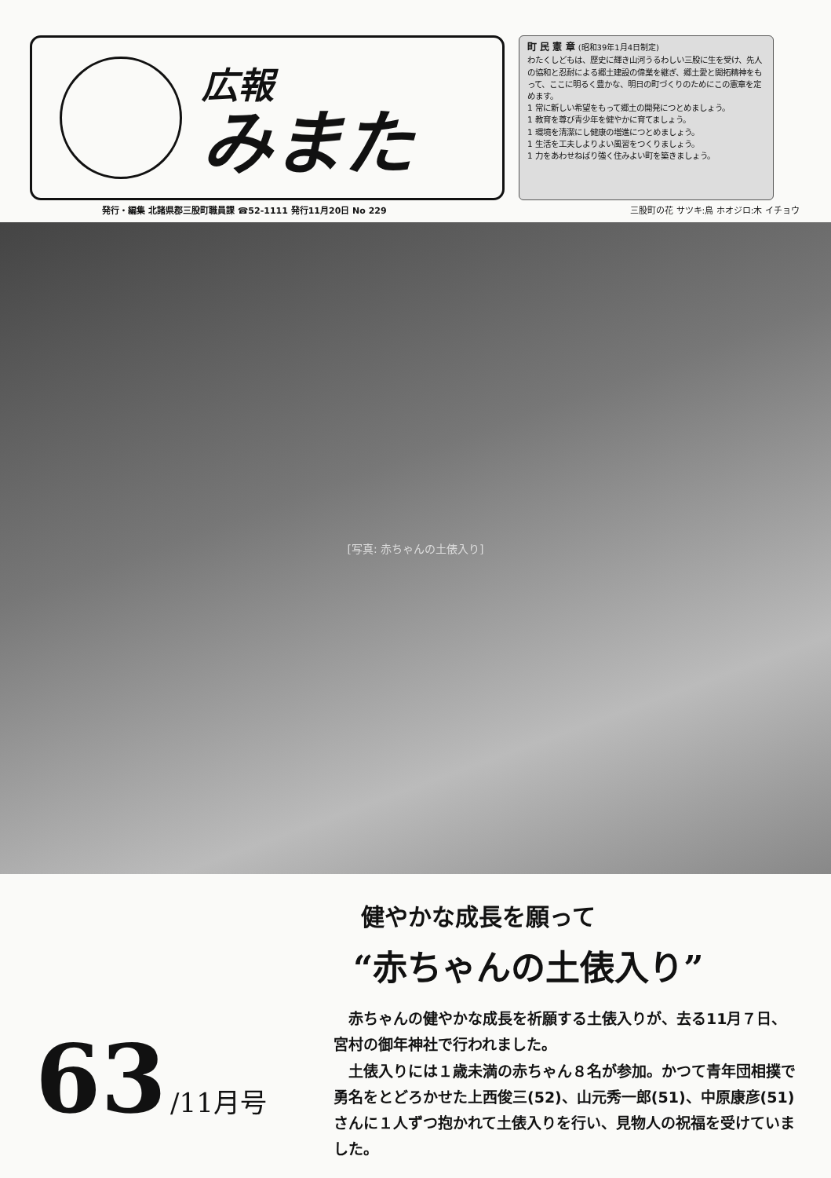広報
みまた
町 民 憲 章 (昭和39年1月4日制定)
わたくしどもは、歴史に輝き山河うるわしい三股に生を受け、先人の協和と忍耐による郷土建設の偉業を継ぎ、郷土愛と開拓精神をもって、ここに明るく豊かな、明日の町づくりのためにこの憲章を定めます。
1 常に新しい希望をもって郷土の開発につとめましょう。
1 教育を尊び青少年を健やかに育てましょう。
1 環境を清潔にし健康の増進につとめましょう。
1 生活を工夫しよりよい風習をつくりましょう。
1 力をあわせねばり強く住みよい町を築きましょう。
発行・編集 北諸県郡三股町職員課 ☎52-1111 発行11月20日 No 229 三股町の花 サツキ:鳥 ホオジロ:木 イチョウ
[写真: 赤ちゃんの土俵入り]
63 /11月号
健やかな成長を願って
“赤ちゃんの土俵入り”
赤ちゃんの健やかな成長を祈願する土俵入りが、去る11月７日、宮村の御年神社で行われました。
土俵入りには１歳未満の赤ちゃん８名が参加。かつて青年団相撲で勇名をとどろかせた上西俊三(52)、山元秀一郎(51)、中原康彦(51)さんに１人ずつ抱かれて土俵入りを行い、見物人の祝福を受けていました。